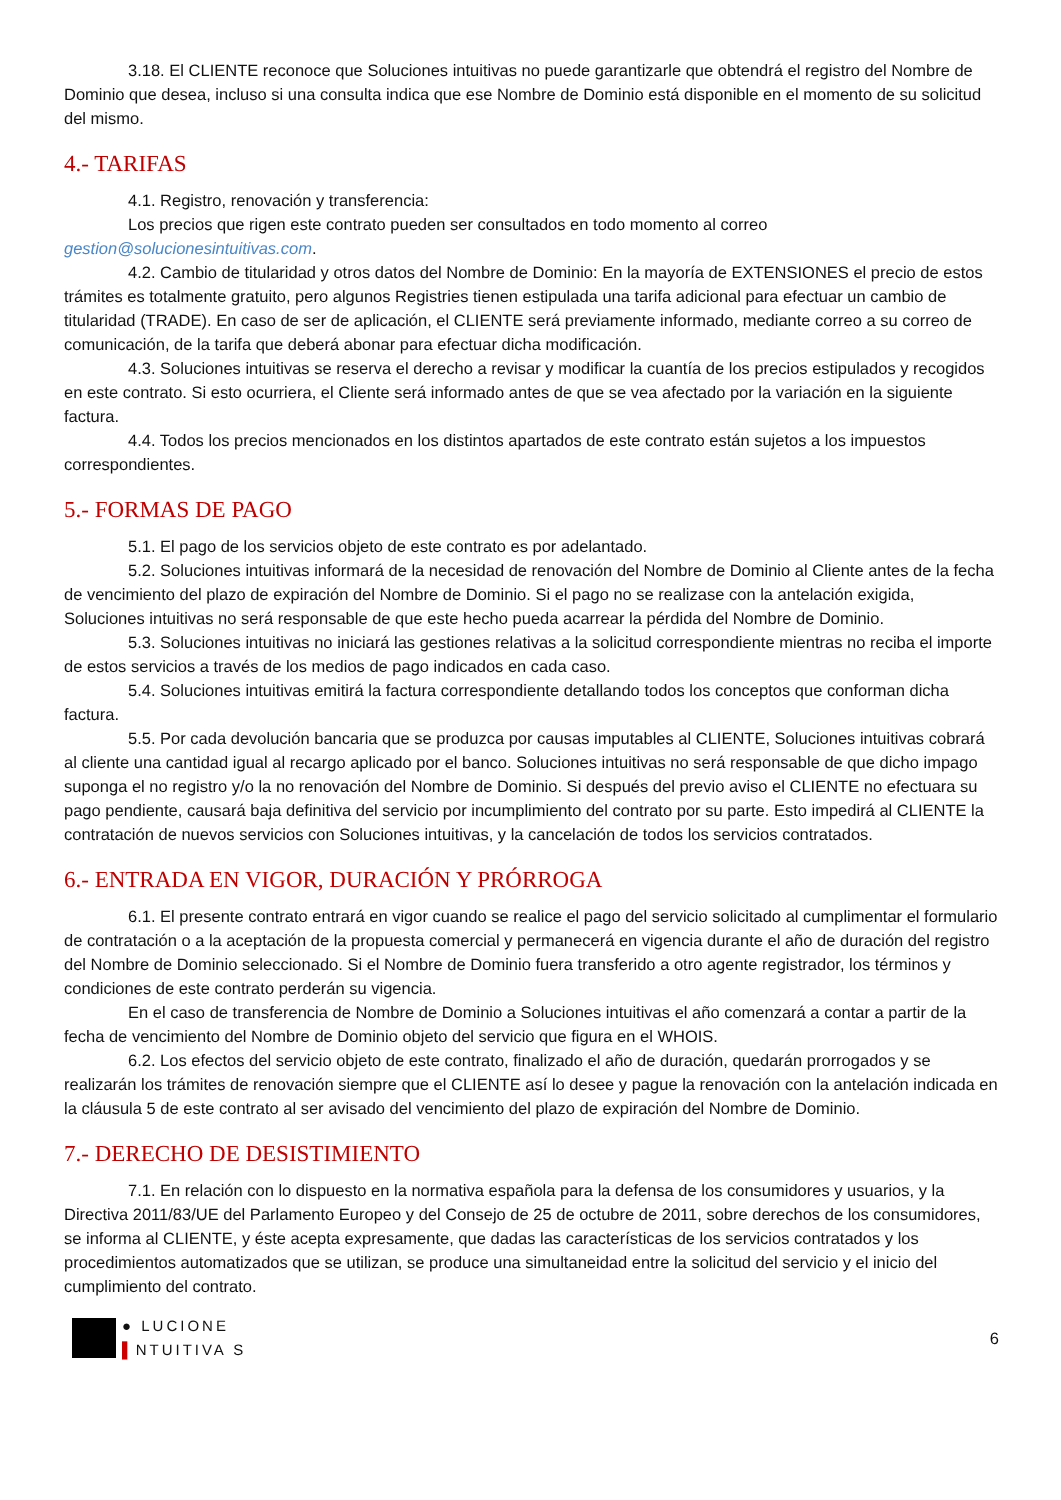3.18. El CLIENTE reconoce que Soluciones intuitivas no puede garantizarle que obtendrá el registro del Nombre de Dominio que desea, incluso si una consulta indica que ese Nombre de Dominio está disponible en el momento de su solicitud del mismo.
4.- TARIFAS
4.1. Registro, renovación y transferencia:
Los precios que rigen este contrato pueden ser consultados en todo momento al correo gestion@solucionesintuitivas.com.
4.2. Cambio de titularidad y otros datos del Nombre de Dominio: En la mayoría de EXTENSIONES el precio de estos trámites es totalmente gratuito, pero algunos Registries tienen estipulada una tarifa adicional para efectuar un cambio de titularidad (TRADE). En caso de ser de aplicación, el CLIENTE será previamente informado, mediante correo a su correo de comunicación, de la tarifa que deberá abonar para efectuar dicha modificación.
4.3. Soluciones intuitivas se reserva el derecho a revisar y modificar la cuantía de los precios estipulados y recogidos en este contrato. Si esto ocurriera, el Cliente será informado antes de que se vea afectado por la variación en la siguiente factura.
4.4. Todos los precios mencionados en los distintos apartados de este contrato están sujetos a los impuestos correspondientes.
5.- FORMAS DE PAGO
5.1. El pago de los servicios objeto de este contrato es por adelantado.
5.2. Soluciones intuitivas informará de la necesidad de renovación del Nombre de Dominio al Cliente antes de la fecha de vencimiento del plazo de expiración del Nombre de Dominio. Si el pago no se realizase con la antelación exigida, Soluciones intuitivas no será responsable de que este hecho pueda acarrear la pérdida del Nombre de Dominio.
5.3. Soluciones intuitivas no iniciará las gestiones relativas a la solicitud correspondiente mientras no reciba el importe de estos servicios a través de los medios de pago indicados en cada caso.
5.4. Soluciones intuitivas emitirá la factura correspondiente detallando todos los conceptos que conforman dicha factura.
5.5. Por cada devolución bancaria que se produzca por causas imputables al CLIENTE, Soluciones intuitivas cobrará al cliente una cantidad igual al recargo aplicado por el banco. Soluciones intuitivas no será responsable de que dicho impago suponga el no registro y/o la no renovación del Nombre de Dominio. Si después del previo aviso el CLIENTE no efectuara su pago pendiente, causará baja definitiva del servicio por incumplimiento del contrato por su parte. Esto impedirá al CLIENTE la contratación de nuevos servicios con Soluciones intuitivas, y la cancelación de todos los servicios contratados.
6.- ENTRADA EN VIGOR, DURACIÓN Y PRÓRROGA
6.1. El presente contrato entrará en vigor cuando se realice el pago del servicio solicitado al cumplimentar el formulario de contratación o a la aceptación de la propuesta comercial y permanecerá en vigencia durante el año de duración del registro del Nombre de Dominio seleccionado. Si el Nombre de Dominio fuera transferido a otro agente registrador, los términos y condiciones de este contrato perderán su vigencia.
En el caso de transferencia de Nombre de Dominio a Soluciones intuitivas el año comenzará a contar a partir de la fecha de vencimiento del Nombre de Dominio objeto del servicio que figura en el WHOIS.
6.2. Los efectos del servicio objeto de este contrato, finalizado el año de duración, quedarán prorrogados y se realizarán los trámites de renovación siempre que el CLIENTE así lo desee y pague la renovación con la antelación indicada en la cláusula 5 de este contrato al ser avisado del vencimiento del plazo de expiración del Nombre de Dominio.
7.- DERECHO DE DESISTIMIENTO
7.1. En relación con lo dispuesto en la normativa española para la defensa de los consumidores y usuarios, y la Directiva 2011/83/UE del Parlamento Europeo y del Consejo de 25 de octubre de 2011, sobre derechos de los consumidores, se informa al CLIENTE, y éste acepta expresamente, que dadas las características de los servicios contratados y los procedimientos automatizados que se utilizan, se produce una simultaneidad entre la solicitud del servicio y el inicio del cumplimiento del contrato.
● LUCIONE
▌NTUITIVA S
6